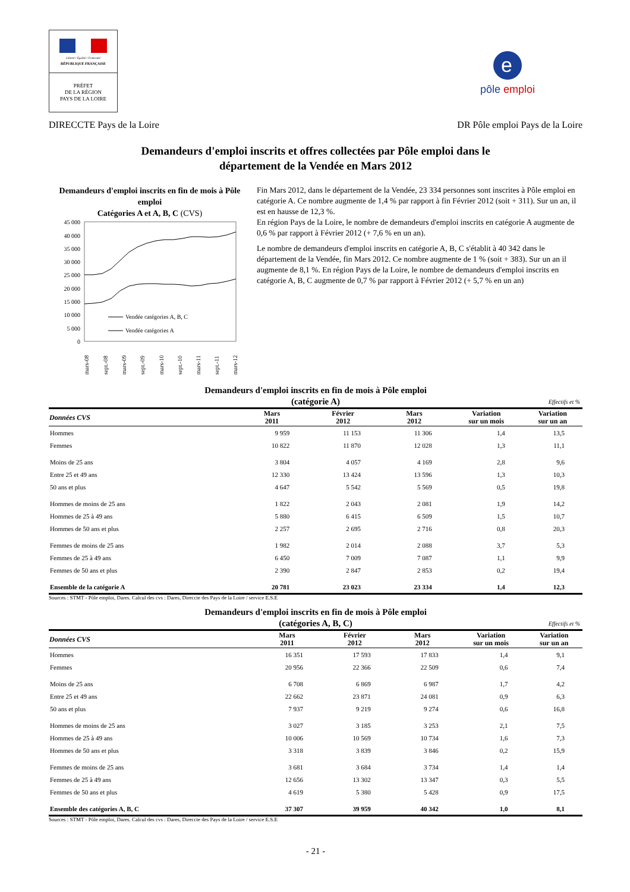Liberté • Égalité • Fraternité
RÉPUBLIQUE FRANÇAISE
PRÉFET
DE LA RÉGION
PAYS DE LA LOIRE
e
pôle emploi
DIRECCTE Pays de la Loire DR Pôle emploi Pays de la Loire
Demandeurs d'emploi inscrits et offres collectées par Pôle emploi dans le
département de la Vendée en Mars 2012
Demandeurs d'emploi inscrits en fin de mois à Pôle emploi
Catégories A et A, B, C (CVS)
45 000
40 000
35 000
30 000
25 000
20 000
15 000
10 000
5 000
0
Vendée catégories A, B, C
Vendée catégories A
mars-08
sept.-08
mars-09
sept.-09
mars-10
sept.-10
mars-11
sept.-11
mars-12
Fin Mars 2012, dans le département de la Vendée, 23 334 personnes sont inscrites à Pôle emploi en catégorie A. Ce nombre augmente de 1,4 % par rapport à fin Février 2012 (soit + 311). Sur un an, il est en hausse de 12,3 %.
En région Pays de la Loire, le nombre de demandeurs d'emploi inscrits en catégorie A augmente de 0,6 % par rapport à Février 2012 (+ 7,6 % en un an).
Le nombre de demandeurs d'emploi inscrits en catégorie A, B, C s'établit à 40 342 dans le département de la Vendée, fin Mars 2012. Ce nombre augmente de 1 % (soit + 383). Sur un an il augmente de 8,1 %. En région Pays de la Loire, le nombre de demandeurs d'emploi inscrits en catégorie A, B, C augmente de 0,7 % par rapport à Février 2012 (+ 5,7 % en un an)
Demandeurs d'emploi inscrits en fin de mois à Pôle emploi
(catégorie A)
Effectifs et %
| Données CVS | Mars 2011 | Février 2012 | Mars 2012 | Variation sur un mois | Variation sur un an |
| --- | --- | --- | --- | --- | --- |
| Hommes | 9 959 | 11 153 | 11 306 | 1,4 | 13,5 |
| Femmes | 10 822 | 11 870 | 12 028 | 1,3 | 11,1 |
| Moins de 25 ans | 3 804 | 4 057 | 4 169 | 2,8 | 9,6 |
| Entre 25 et 49 ans | 12 330 | 13 424 | 13 596 | 1,3 | 10,3 |
| 50 ans et plus | 4 647 | 5 542 | 5 569 | 0,5 | 19,8 |
| Hommes de moins de 25 ans | 1 822 | 2 043 | 2 081 | 1,9 | 14,2 |
| Hommes de 25 à 49 ans | 5 880 | 6 415 | 6 509 | 1,5 | 10,7 |
| Hommes de 50 ans et plus | 2 257 | 2 695 | 2 716 | 0,8 | 20,3 |
| Femmes de moins de 25 ans | 1 982 | 2 014 | 2 088 | 3,7 | 5,3 |
| Femmes de 25 à 49 ans | 6 450 | 7 009 | 7 087 | 1,1 | 9,9 |
| Femmes de 50 ans et plus | 2 390 | 2 847 | 2 853 | 0,2 | 19,4 |
| Ensemble de la catégorie A | 20 781 | 23 023 | 23 334 | 1,4 | 12,3 |
Sources : STMT - Pôle emploi, Dares. Calcul des cvs : Dares, Direccte des Pays de la Loire / service E.S.E
Demandeurs d'emploi inscrits en fin de mois à Pôle emploi
(catégories A, B, C)
Effectifs et %
| Données CVS | Mars 2011 | Février 2012 | Mars 2012 | Variation sur un mois | Variation sur un an |
| --- | --- | --- | --- | --- | --- |
| Hommes | 16 351 | 17 593 | 17 833 | 1,4 | 9,1 |
| Femmes | 20 956 | 22 366 | 22 509 | 0,6 | 7,4 |
| Moins de 25 ans | 6 708 | 6 869 | 6 987 | 1,7 | 4,2 |
| Entre 25 et 49 ans | 22 662 | 23 871 | 24 081 | 0,9 | 6,3 |
| 50 ans et plus | 7 937 | 9 219 | 9 274 | 0,6 | 16,8 |
| Hommes de moins de 25 ans | 3 027 | 3 185 | 3 253 | 2,1 | 7,5 |
| Hommes de 25 à 49 ans | 10 006 | 10 569 | 10 734 | 1,6 | 7,3 |
| Hommes de 50 ans et plus | 3 318 | 3 839 | 3 846 | 0,2 | 15,9 |
| Femmes de moins de 25 ans | 3 681 | 3 684 | 3 734 | 1,4 | 1,4 |
| Femmes de 25 à 49 ans | 12 656 | 13 302 | 13 347 | 0,3 | 5,5 |
| Femmes de 50 ans et plus | 4 619 | 5 380 | 5 428 | 0,9 | 17,5 |
| Ensemble des catégories A, B, C | 37 307 | 39 959 | 40 342 | 1,0 | 8,1 |
Sources : STMT - Pôle emploi, Dares. Calcul des cvs : Dares, Direccte des Pays de la Loire / service E.S.E
- 21 -